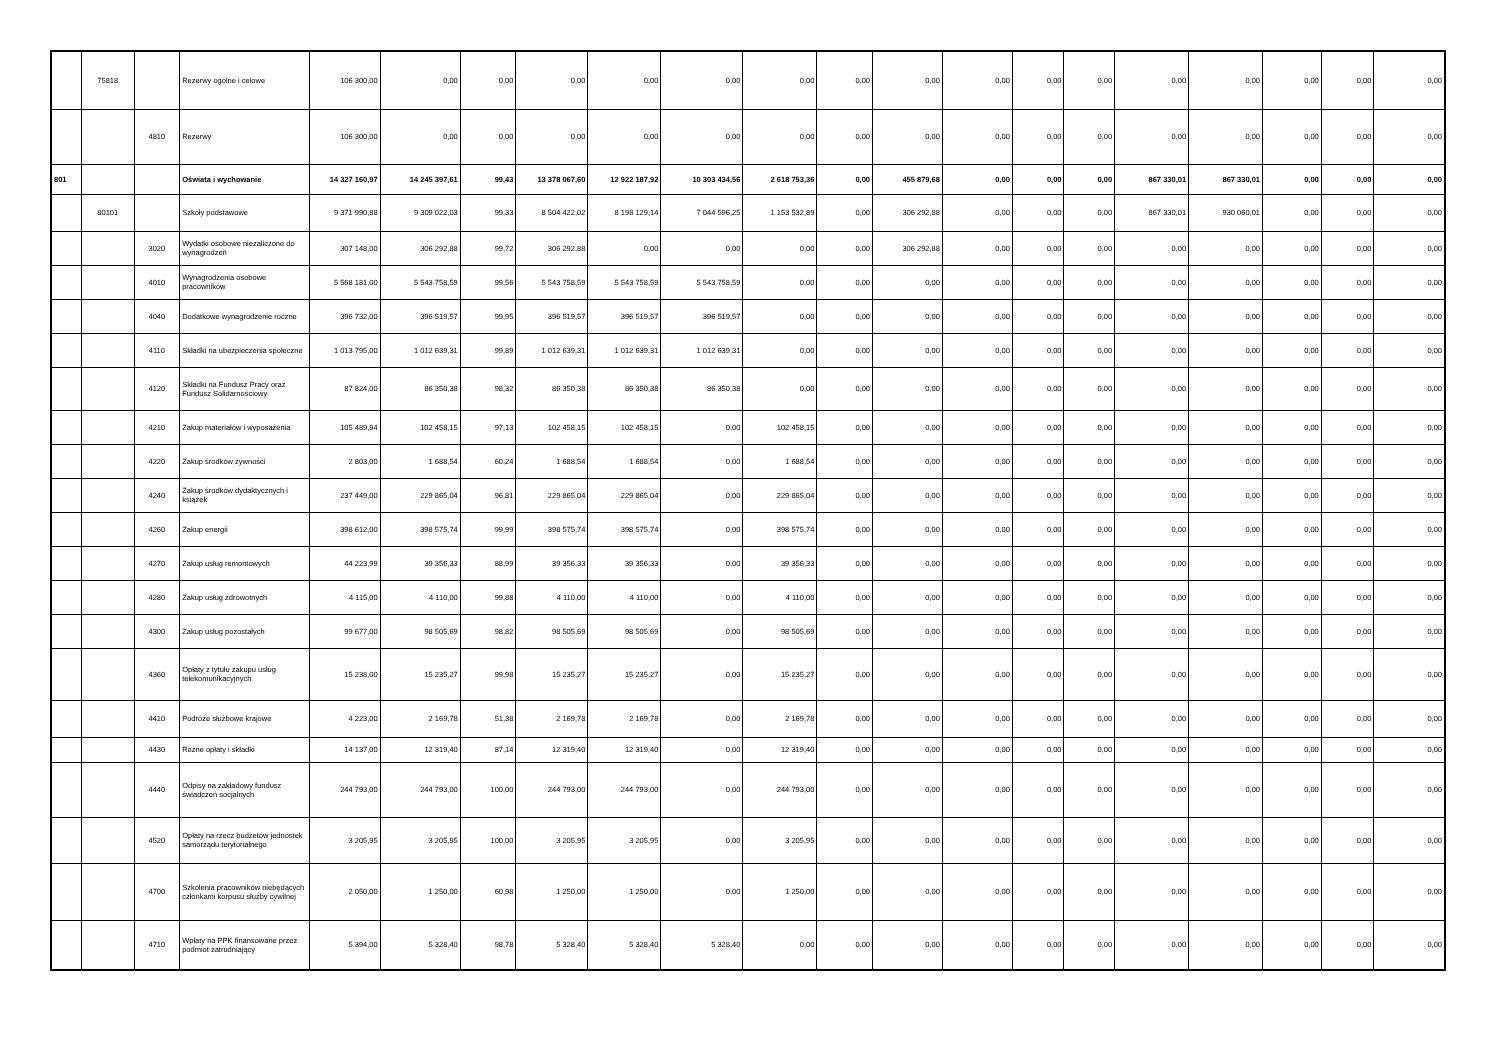| | 75818 | | Rezerwy ogólne i celowe | 106 300,00 | 0,00 | 0,00 | 0,00 | 0,00 | 0,00 | 0,00 | 0,00 | 0,00 | 0,00 | 0,00 | 0,00 | 0,00 | 0,00 | 0,00 | 0,00 | 0,00 |
| | | 4810 | Rezerwy | 106 300,00 | 0,00 | 0,00 | 0,00 | 0,00 | 0,00 | 0,00 | 0,00 | 0,00 | 0,00 | 0,00 | 0,00 | 0,00 | 0,00 | 0,00 | 0,00 | 0,00 |
| 801 | | | Oświata i wychowanie | 14 327 160,97 | 14 245 397,61 | 99,43 | 13 378 067,60 | 12 922 187,92 | 10 303 434,56 | 2 618 753,36 | 0,00 | 455 879,68 | 0,00 | 0,00 | 0,00 | 867 330,01 | 867 330,01 | 0,00 | 0,00 | 0,00 |
| | 80101 | | Szkoły podstawowe | 9 371 990,88 | 9 309 022,03 | 99,33 | 8 504 422,02 | 8 198 129,14 | 7 044 596,25 | 1 153 532,89 | 0,00 | 306 292,88 | 0,00 | 0,00 | 0,00 | 867 330,01 | 930 060,01 | 0,00 | 0,00 | 0,00 |
| | | 3020 | Wydatki osobowe niezaliczone do wynagrodzeń | 307 148,00 | 306 292,88 | 99,72 | 306 292,88 | 0,00 | 0,00 | 0,00 | 0,00 | 306 292,88 | 0,00 | 0,00 | 0,00 | 0,00 | 0,00 | 0,00 | 0,00 | 0,00 |
| | | 4010 | Wynagrodzenia osobowe pracowników | 5 568 181,00 | 5 543 758,59 | 99,56 | 5 543 758,59 | 5 543 758,59 | 5 543 758,59 | 0,00 | 0,00 | 0,00 | 0,00 | 0,00 | 0,00 | 0,00 | 0,00 | 0,00 | 0,00 | 0,00 |
| | | 4040 | Dodatkowe wynagrodzenie roczne | 396 732,00 | 396 519,57 | 99,95 | 396 519,57 | 396 519,57 | 396 519,57 | 0,00 | 0,00 | 0,00 | 0,00 | 0,00 | 0,00 | 0,00 | 0,00 | 0,00 | 0,00 | 0,00 |
| | | 4110 | Składki na ubezpieczenia społeczne | 1 013 795,00 | 1 012 639,31 | 99,89 | 1 012 639,31 | 1 012 639,31 | 1 012 639,31 | 0,00 | 0,00 | 0,00 | 0,00 | 0,00 | 0,00 | 0,00 | 0,00 | 0,00 | 0,00 | 0,00 |
| | | 4120 | Składki na Fundusz Pracy oraz Fundusz Solidarnościowy | 87 824,00 | 86 350,38 | 98,32 | 86 350,38 | 86 350,38 | 86 350,38 | 0,00 | 0,00 | 0,00 | 0,00 | 0,00 | 0,00 | 0,00 | 0,00 | 0,00 | 0,00 | 0,00 |
| | | 4210 | Zakup materiałów i wyposażenia | 105 489,94 | 102 458,15 | 97,13 | 102 458,15 | 102 458,15 | 0,00 | 102 458,15 | 0,00 | 0,00 | 0,00 | 0,00 | 0,00 | 0,00 | 0,00 | 0,00 | 0,00 | 0,00 |
| | | 4220 | Zakup środków żywności | 2 803,00 | 1 688,54 | 60,24 | 1 688,54 | 1 688,54 | 0,00 | 1 688,54 | 0,00 | 0,00 | 0,00 | 0,00 | 0,00 | 0,00 | 0,00 | 0,00 | 0,00 | 0,00 |
| | | 4240 | Zakup środków dydaktycznych i książek | 237 449,00 | 229 865,04 | 96,81 | 229 865,04 | 229 865,04 | 0,00 | 229 865,04 | 0,00 | 0,00 | 0,00 | 0,00 | 0,00 | 0,00 | 0,00 | 0,00 | 0,00 | 0,00 |
| | | 4260 | Zakup energii | 398 612,00 | 398 575,74 | 99,99 | 398 575,74 | 398 575,74 | 0,00 | 398 575,74 | 0,00 | 0,00 | 0,00 | 0,00 | 0,00 | 0,00 | 0,00 | 0,00 | 0,00 | 0,00 |
| | | 4270 | Zakup usług remontowych | 44 223,99 | 39 356,33 | 88,99 | 39 356,33 | 39 356,33 | 0,00 | 39 356,33 | 0,00 | 0,00 | 0,00 | 0,00 | 0,00 | 0,00 | 0,00 | 0,00 | 0,00 | 0,00 |
| | | 4280 | Zakup usług zdrowotnych | 4 115,00 | 4 110,00 | 99,88 | 4 110,00 | 4 110,00 | 0,00 | 4 110,00 | 0,00 | 0,00 | 0,00 | 0,00 | 0,00 | 0,00 | 0,00 | 0,00 | 0,00 | 0,00 |
| | | 4300 | Zakup usług pozostałych | 99 677,00 | 98 505,69 | 98,82 | 98 505,69 | 98 505,69 | 0,00 | 98 505,69 | 0,00 | 0,00 | 0,00 | 0,00 | 0,00 | 0,00 | 0,00 | 0,00 | 0,00 | 0,00 |
| | | 4360 | Opłaty z tytułu zakupu usług telekomunikacyjnych | 15 238,00 | 15 235,27 | 99,98 | 15 235,27 | 15 235,27 | 0,00 | 15 235,27 | 0,00 | 0,00 | 0,00 | 0,00 | 0,00 | 0,00 | 0,00 | 0,00 | 0,00 | 0,00 |
| | | 4410 | Podróże służbowe krajowe | 4 223,00 | 2 169,78 | 51,38 | 2 169,78 | 2 169,78 | 0,00 | 2 169,78 | 0,00 | 0,00 | 0,00 | 0,00 | 0,00 | 0,00 | 0,00 | 0,00 | 0,00 | 0,00 |
| | | 4430 | Różne opłaty i składki | 14 137,00 | 12 319,40 | 87,14 | 12 319,40 | 12 319,40 | 0,00 | 12 319,40 | 0,00 | 0,00 | 0,00 | 0,00 | 0,00 | 0,00 | 0,00 | 0,00 | 0,00 | 0,00 |
| | | 4440 | Odpisy na zakładowy fundusz świadczeń socjalnych | 244 793,00 | 244 793,00 | 100,00 | 244 793,00 | 244 793,00 | 0,00 | 244 793,00 | 0,00 | 0,00 | 0,00 | 0,00 | 0,00 | 0,00 | 0,00 | 0,00 | 0,00 | 0,00 |
| | | 4520 | Opłaty na rzecz budżetów jednostek samorządu terytorialnego | 3 205,95 | 3 205,95 | 100,00 | 3 205,95 | 3 205,95 | 0,00 | 3 205,95 | 0,00 | 0,00 | 0,00 | 0,00 | 0,00 | 0,00 | 0,00 | 0,00 | 0,00 | 0,00 |
| | | 4700 | Szkolenia pracowników niebędących członkami korpusu służby cywilnej | 2 050,00 | 1 250,00 | 60,98 | 1 250,00 | 1 250,00 | 0,00 | 1 250,00 | 0,00 | 0,00 | 0,00 | 0,00 | 0,00 | 0,00 | 0,00 | 0,00 | 0,00 | 0,00 |
| | | 4710 | Wpłaty na PPK finansowane przez podmiot zatrudniający | 5 394,00 | 5 328,40 | 98,78 | 5 328,40 | 5 328,40 | 5 328,40 | 0,00 | 0,00 | 0,00 | 0,00 | 0,00 | 0,00 | 0,00 | 0,00 | 0,00 | 0,00 | 0,00 |